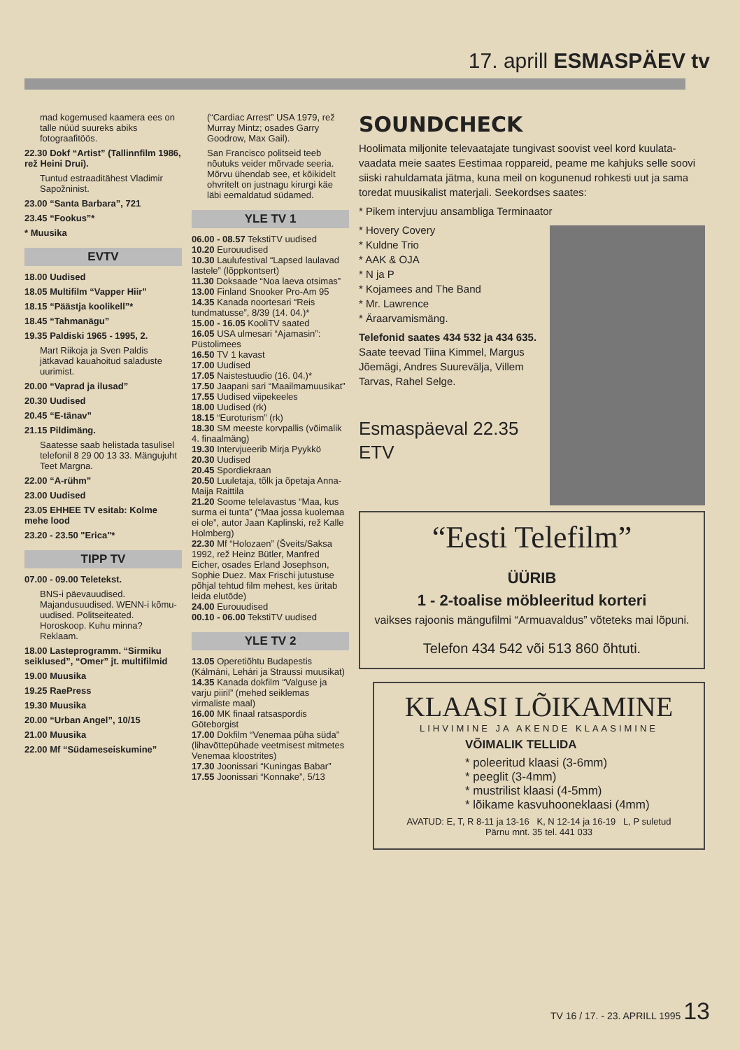17. aprill ESMASPÄEV tv
mad kogemused kaamera ees on talle nüüd suureks abiks fotograafitöös.
22.30 Dokf “Artist” (Tallinnfilm 1986, rež Heini Drui).
Tuntud estraaditähest Vladimir Sapožninist.
23.00 “Santa Barbara”, 721
23.45 “Fookus”*
* Muusika
EVTV
18.00 Uudised
18.05 Multifilm “Vapper Hiir”
18.15 “Päästja koolikell”*
18.45 “Tahmanägu”
19.35 Paldiski 1965 - 1995, 2.
Mart Riikoja ja Sven Paldis jätkavad kauahoitud saladuste uurimist.
20.00 “Vaprad ja ilusad”
20.30 Uudised
20.45 “E-tänav”
21.15 Pildimäng.
Saatesse saab helistada tasulisel telefonil 8 29 00 13 33. Mängujuht Teet Margna.
22.00 “A-rühm”
23.00 Uudised
23.05 EHHEE TV esitab: Kolme mehe lood
23.20 - 23.50 "Erica"*
TIPP TV
07.00 - 09.00 Teletekst.
BNS-i päevauudised. Majandusuudised. WENN-i kõmu-uudised. Politseiteated. Horoskoop. Kuhu minna? Reklaam.
18.00 Lasteprogramm. “Sirmiku seiklused”, “Omer” jt. multifilmid
19.00 Muusika
19.25 RaePress
19.30 Muusika
20.00 “Urban Angel”, 10/15
21.00 Muusika
22.00 Mf “Südameseiskumine”
(“Cardiac Arrest” USA 1979, rež Murray Mintz; osades Garry Goodrow, Max Gail).
San Francisco politseid teeb nõutuks veider mõrvade seeria. Mõrvu ühendab see, et kõikidelt ohvritelt on justnagu kirurgi käe läbi eemaldatud südamed.
YLE TV 1
06.00 - 08.57 TekstiTV uudised
10.20 Eurouudised
10.30 Laulufestival “Lapsed laulavad lastele” (lõppkontsert)
11.30 Doksaade “Noa laeva otsimas”
13.00 Finland Snooker Pro-Am 95
14.35 Kanada noortesari “Reis tundmatusse”, 8/39 (14. 04.)*
15.00 - 16.05 KooliTV saated
16.05 USA ulmesari “Ajamasin”: Püstolimees
16.50 TV 1 kavast
17.00 Uudised
17.05 Naistestuudio (16. 04.)*
17.50 Jaapani sari “Maailmamuusikat”
17.55 Uudised viipekeeles
18.00 Uudised (rk)
18.15 “Euroturism” (rk)
18.30 SM meeste korvpallis (võimalik 4. finaalmäng)
19.30 Intervjueerib Mirja Pyykkö
20.30 Uudised
20.45 Spordiekraan
20.50 Luuletaja, tõlk ja õpetaja Anna-Maija Raittila
21.20 Soome telelavastus “Maa, kus surma ei tunta” (“Maa jossa kuolemaa ei ole”, autor Jaan Kaplinski, rež Kalle Holmberg)
22.30 Mf “Holozaen” (Šveits/Saksa 1992, rež Heinz Bütler, Manfred Eicher, osades Erland Josephson, Sophie Duez. Max Frischi jutustuse põhjal tehtud film mehest, kes üritab leida elutõde)
24.00 Eurouudised
00.10 - 06.00 TekstiTV uudised
YLE TV 2
13.05 Operetiõhtu Budapestis (Kálmáni, Lehári ja Straussi muusikat)
14.35 Kanada dokfilm “Valguse ja varju piiril” (mehed seiklemas virmaliste maal)
16.00 MK finaal ratsaspordis Göteborgist
17.00 Dokfilm “Venemaa püha süda” (lihavõttepühade veetmisest mitmetes Venemaa kloostrites)
17.30 Joonissari “Kuningas Babar”
17.55 Joonissari “Konnake”, 5/13
SOUNDCHECK
Hoolimata miljonite televaatajate tungivast soovist veel kord kuulata-vaadata meie saates Eestimaa roppareid, peame me kahjuks selle soovi siiski rahuldamata jätma, kuna meil on kogunenud rohkesti uut ja sama toredat muusikalist materjali. Seekordses saates:
* Pikem intervjuu ansambliga Terminaator
* Hovery Covery
* Kuldne Trio
* AAK & OJA
* N ja P
* Kojamees and The Band
* Mr. Lawrence
* Äraarvamismäng.
Telefonid saates 434 532 ja 434 635.
Saate teevad Tiina Kimmel, Margus Jõemägi, Andres Suurevälja, Villem Tarvas, Rahel Selge.
Esmaspäeval 22.35
ETV
“Eesti Telefilm”
ÜÜRIB
1 - 2-toalise möbleeritud korteri
vaikses rajoonis mängufilmi “Armuavaldus” võteteks mai lõpuni.
Telefon 434 542 või 513 860 õhtuti.
KLAASI LÕIKAMINE
LIHVIMINE JA AKENDE KLAASIMINE
VÕIMALIK TELLIDA
* poleeritud klaasi (3-6mm)
* peeglit (3-4mm)
* mustrilist klaasi (4-5mm)
* lõikame kasvuhooneklaasi (4mm)
AVATUD: E, T, R 8-11 ja 13-16 K, N 12-14 ja 16-19 L, P suletud
Pärnu mnt. 35 tel. 441 033
TV 16 / 17. - 23. APRILL 1995 13